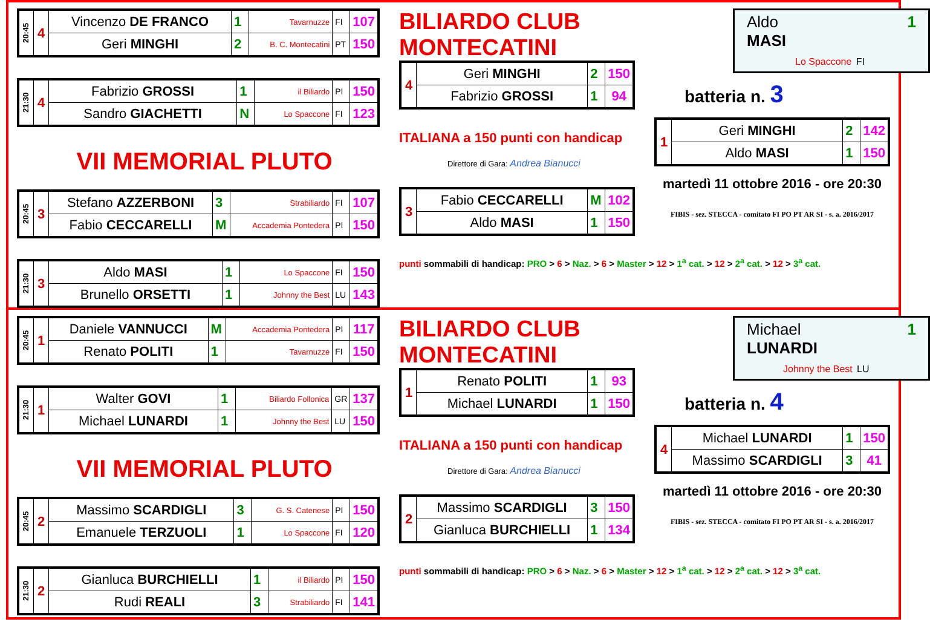| 20:45 | 4 | Vincenzo DE FRANCO | 1 | Tavarnuzze | FI | 107 |
| | | Geri MINGHI | 2 | B. C. Montecatini | PT | 150 |
| 21:30 | 4 | Fabrizio GROSSI | 1 | il Biliardo | PI | 150 |
| | | Sandro GIACHETTI | N | Lo Spaccone | FI | 123 |
VII MEMORIAL PLUTO
| 20:45 | 3 | Stefano AZZERBONI | 3 | Strabiliardo | FI | 107 |
| | | Fabio CECCARELLI | M | Accademia Pontedera | PI | 150 |
| 21:30 | 3 | Aldo MASI | 1 | Lo Spaccone | FI | 150 |
| | | Brunello ORSETTI | 1 | Johnny the Best | LU | 143 |
BILIARDO CLUB MONTECATINI
| 4 | Geri MINGHI | 2 | 150 |
| | Fabrizio GROSSI | 1 | 94 |
ITALIANA a 150 punti con handicap
Direttore di Gara: Andrea Bianucci
| 3 | Fabio CECCARELLI | M | 102 |
| | Aldo MASI | 1 | 150 |
punti sommabili di handicap: PRO > 6 > Naz. > 6 > Master > 12 > 1<sup>a</sup> cat. > 12 > 2<sup>a</sup> cat. > 12 > 3<sup>a</sup> cat.
Aldo 1
MASI
Lo Spaccone FI
batteria n. 3
| 1 | Geri MINGHI | 2 | 142 |
| | Aldo MASI | 1 | 150 |
martedì 11 ottobre 2016 - ore 20:30
FIBIS - sez. STECCA - comitato FI PO PT AR SI - s. a. 2016/2017
| 20:45 | 1 | Daniele VANNUCCI | M | Accademia Pontedera | PI | 117 |
| | | Renato POLITI | 1 | Tavarnuzze | FI | 150 |
| 21:30 | 1 | Walter GOVI | 1 | Biliardo Follonica | GR | 137 |
| | | Michael LUNARDI | 1 | Johnny the Best | LU | 150 |
VII MEMORIAL PLUTO
| 20:45 | 2 | Massimo SCARDIGLI | 3 | G. S. Catenese | PI | 150 |
| | | Emanuele TERZUOLI | 1 | Lo Spaccone | FI | 120 |
| 21:30 | 2 | Gianluca BURCHIELLI | 1 | il Biliardo | PI | 150 |
| | | Rudi REALI | 3 | Strabiliardo | FI | 141 |
BILIARDO CLUB MONTECATINI
| 1 | Renato POLITI | 1 | 93 |
| | Michael LUNARDI | 1 | 150 |
ITALIANA a 150 punti con handicap
Direttore di Gara: Andrea Bianucci
| 2 | Massimo SCARDIGLI | 3 | 150 |
| | Gianluca BURCHIELLI | 1 | 134 |
punti sommabili di handicap: PRO > 6 > Naz. > 6 > Master > 12 > 1<sup>a</sup> cat. > 12 > 2<sup>a</sup> cat. > 12 > 3<sup>a</sup> cat.
Michael 1
LUNARDI
Johnny the Best LU
batteria n. 4
| 4 | Michael LUNARDI | 1 | 150 |
| | Massimo SCARDIGLI | 3 | 41 |
martedì 11 ottobre 2016 - ore 20:30
FIBIS - sez. STECCA - comitato FI PO PT AR SI - s. a. 2016/2017